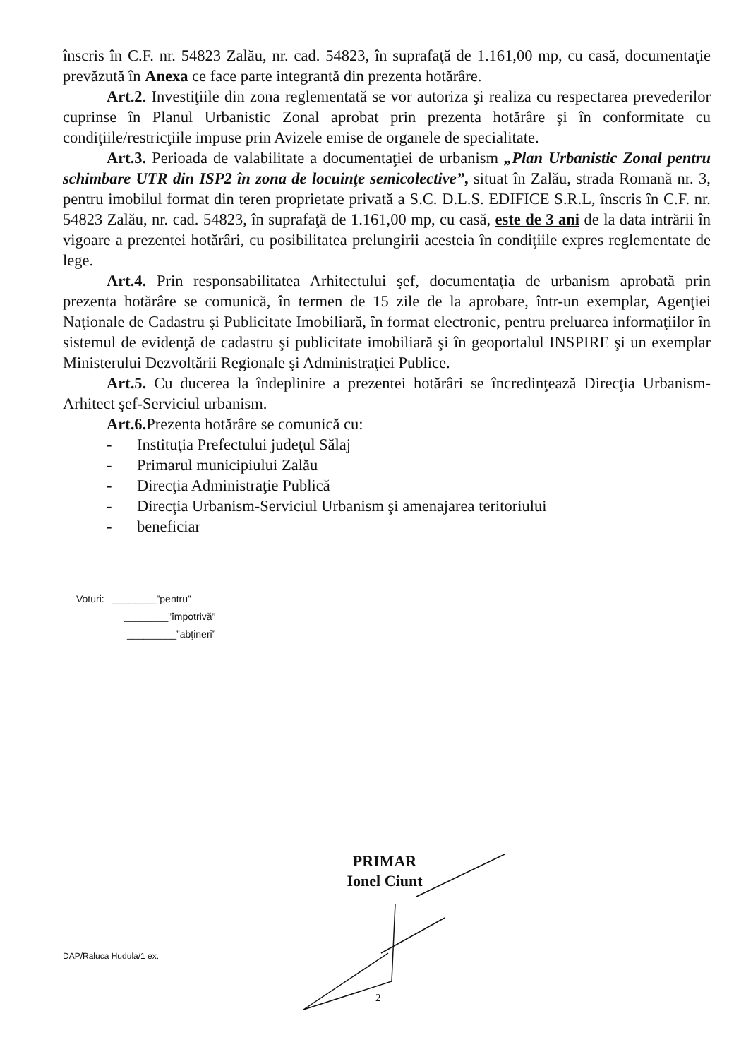înscris în C.F. nr. 54823 Zalău, nr. cad. 54823, în suprafaţă de 1.161,00 mp, cu casă, documentaţie prevăzută în Anexa ce face parte integrantă din prezenta hotărâre.
Art.2. Investiţiile din zona reglementată se vor autoriza şi realiza cu respectarea prevederilor cuprinse în Planul Urbanistic Zonal aprobat prin prezenta hotărâre şi în conformitate cu condiţiile/restricţiile impuse prin Avizele emise de organele de specialitate.
Art.3. Perioada de valabilitate a documentaţiei de urbanism „Plan Urbanistic Zonal pentru schimbare UTR din ISP2 în zona de locuinţe semicolective”, situat în Zalău, strada Romană nr. 3, pentru imobilul format din teren proprietate privată a S.C. D.L.S. EDIFICE S.R.L, înscris în C.F. nr. 54823 Zalău, nr. cad. 54823, în suprafaţă de 1.161,00 mp, cu casă, este de 3 ani de la data intrării în vigoare a prezentei hotărâri, cu posibilitatea prelungirii acesteia în condiţiile expres reglementate de lege.
Art.4. Prin responsabilitatea Arhitectului şef, documentaţia de urbanism aprobată prin prezenta hotărâre se comunică, în termen de 15 zile de la aprobare, într-un exemplar, Agenţiei Naţionale de Cadastru şi Publicitate Imobiliară, în format electronic, pentru preluarea informaţiilor în sistemul de evidenţă de cadastru şi publicitate imobiliară şi în geoportalul INSPIRE şi un exemplar Ministerului Dezvoltării Regionale şi Administraţiei Publice.
Art.5. Cu ducerea la îndeplinire a prezentei hotărâri se încredinţează Direcţia Urbanism-Arhitect şef-Serviciul urbanism.
Art.6. Prezenta hotărâre se comunică cu:
- Instituţia Prefectului judeţul Sălaj
- Primarul municipiului Zalău
- Direcţia Administraţie Publică
- Direcţia Urbanism-Serviciul Urbanism şi amenajarea teritoriului
- beneficiar
Voturi: ________”pentru”
________”împotrivă”
_________”abţineri”
PRIMAR
Ionel Ciunt
DAP/Raluca Hudula/1 ex.
2